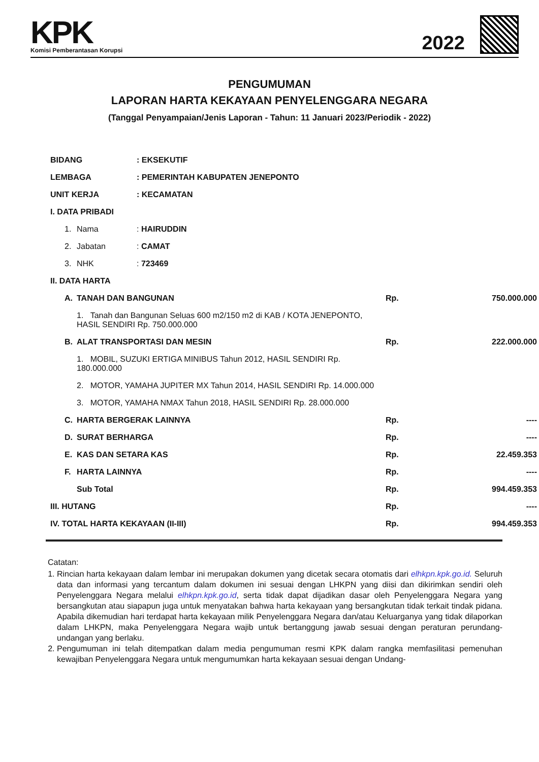KPK
Komisi Pemberantasan Korupsi
2022
PENGUMUMAN
LAPORAN HARTA KEKAYAAN PENYELENGGARA NEGARA
(Tanggal Penyampaian/Jenis Laporan - Tahun: 11 Januari 2023/Periodik - 2022)
| BIDANG | | | : EKSEKUTIF | | |
| LEMBAGA | | | : PEMERINTAH KABUPATEN JENEPONTO | | |
| UNIT KERJA | | | : KECAMATAN | | |
| I. DATA PRIBADI | | | | | |
| | 1. | Nama | : HAIRUDDIN | | |
| | 2. | Jabatan | : CAMAT | | |
| | 3. | NHK | : 723469 | | |
| II. DATA HARTA | | | | | |
| | A. | TANAH DAN BANGUNAN | | Rp. | 750.000.000 |
| | | 1. Tanah dan Bangunan Seluas 600 m2/150 m2 di KAB / KOTA JENEPONTO, HASIL SENDIRI Rp. 750.000.000 | | | |
| | B. | ALAT TRANSPORTASI DAN MESIN | | Rp. | 222.000.000 |
| | | 1. MOBIL, SUZUKI ERTIGA MINIBUS Tahun 2012, HASIL SENDIRI Rp. 180.000.000 | | | |
| | | 2. MOTOR, YAMAHA JUPITER MX Tahun 2014, HASIL SENDIRI Rp. 14.000.000 | | | |
| | | 3. MOTOR, YAMAHA NMAX Tahun 2018, HASIL SENDIRI Rp. 28.000.000 | | | |
| | C. | HARTA BERGERAK LAINNYA | | Rp. | ---- |
| | D. | SURAT BERHARGA | | Rp. | ---- |
| | E. | KAS DAN SETARA KAS | | Rp. | 22.459.353 |
| | F. | HARTA LAINNYA | | Rp. | ---- |
| | | Sub Total | | Rp. | 994.459.353 |
| III. HUTANG | | | | Rp. | ---- |
| IV. TOTAL HARTA KEKAYAAN (II-III) | | | | Rp. | 994.459.353 |
Catatan:
1. Rincian harta kekayaan dalam lembar ini merupakan dokumen yang dicetak secara otomatis dari elhkpn.kpk.go.id. Seluruh data dan informasi yang tercantum dalam dokumen ini sesuai dengan LHKPN yang diisi dan dikirimkan sendiri oleh Penyelenggara Negara melalui elhkpn.kpk.go.id, serta tidak dapat dijadikan dasar oleh Penyelenggara Negara yang bersangkutan atau siapapun juga untuk menyatakan bahwa harta kekayaan yang bersangkutan tidak terkait tindak pidana. Apabila dikemudian hari terdapat harta kekayaan milik Penyelenggara Negara dan/atau Keluarganya yang tidak dilaporkan dalam LHKPN, maka Penyelenggara Negara wajib untuk bertanggung jawab sesuai dengan peraturan perundang-undangan yang berlaku.
2. Pengumuman ini telah ditempatkan dalam media pengumuman resmi KPK dalam rangka memfasilitasi pemenuhan kewajiban Penyelenggara Negara untuk mengumumkan harta kekayaan sesuai dengan Undang-